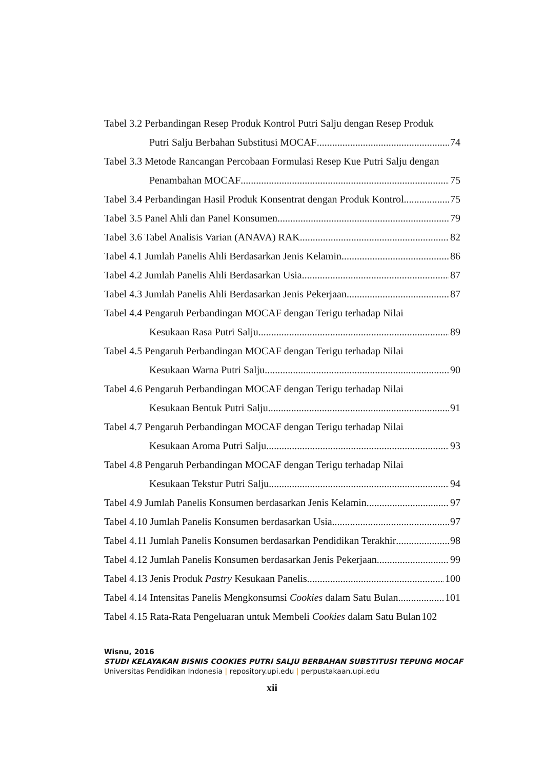Tabel 3.2 Perbandingan Resep Produk Kontrol Putri Salju dengan Resep Produk
Putri Salju Berbahan Substitusi MOCAF 74
Tabel 3.3 Metode Rancangan Percobaan Formulasi Resep Kue Putri Salju dengan
Penambahan MOCAF 75
Tabel 3.4 Perbandingan Hasil Produk Konsentrat dengan Produk Kontrol 75
Tabel 3.5 Panel Ahli dan Panel Konsumen 79
Tabel 3.6 Tabel Analisis Varian (ANAVA) RAK 82
Tabel 4.1 Jumlah Panelis Ahli Berdasarkan Jenis Kelamin 86
Tabel 4.2 Jumlah Panelis Ahli Berdasarkan Usia 87
Tabel 4.3 Jumlah Panelis Ahli Berdasarkan Jenis Pekerjaan 87
Tabel 4.4 Pengaruh Perbandingan MOCAF dengan Terigu terhadap Nilai
Kesukaan Rasa Putri Salju 89
Tabel 4.5 Pengaruh Perbandingan MOCAF dengan Terigu terhadap Nilai
Kesukaan Warna Putri Salju 90
Tabel 4.6 Pengaruh Perbandingan MOCAF dengan Terigu terhadap Nilai
Kesukaan Bentuk Putri Salju 91
Tabel 4.7 Pengaruh Perbandingan MOCAF dengan Terigu terhadap Nilai
Kesukaan Aroma Putri Salju 93
Tabel 4.8 Pengaruh Perbandingan MOCAF dengan Terigu terhadap Nilai
Kesukaan Tekstur Putri Salju 94
Tabel 4.9 Jumlah Panelis Konsumen berdasarkan Jenis Kelamin 97
Tabel 4.10 Jumlah Panelis Konsumen berdasarkan Usia 97
Tabel 4.11 Jumlah Panelis Konsumen berdasarkan Pendidikan Terakhir 98
Tabel 4.12 Jumlah Panelis Konsumen berdasarkan Jenis Pekerjaan 99
Tabel 4.13 Jenis Produk Pastry Kesukaan Panelis 100
Tabel 4.14 Intensitas Panelis Mengkonsumsi Cookies dalam Satu Bulan 101
Tabel 4.15 Rata-Rata Pengeluaran untuk Membeli Cookies dalam Satu Bulan 102
Wisnu, 2016
STUDI KELAYAKAN BISNIS COOKIES PUTRI SALJU BERBAHAN SUBSTITUSI TEPUNG MOCAF
Universitas Pendidikan Indonesia | repository.upi.edu | perpustakaan.upi.edu
xii